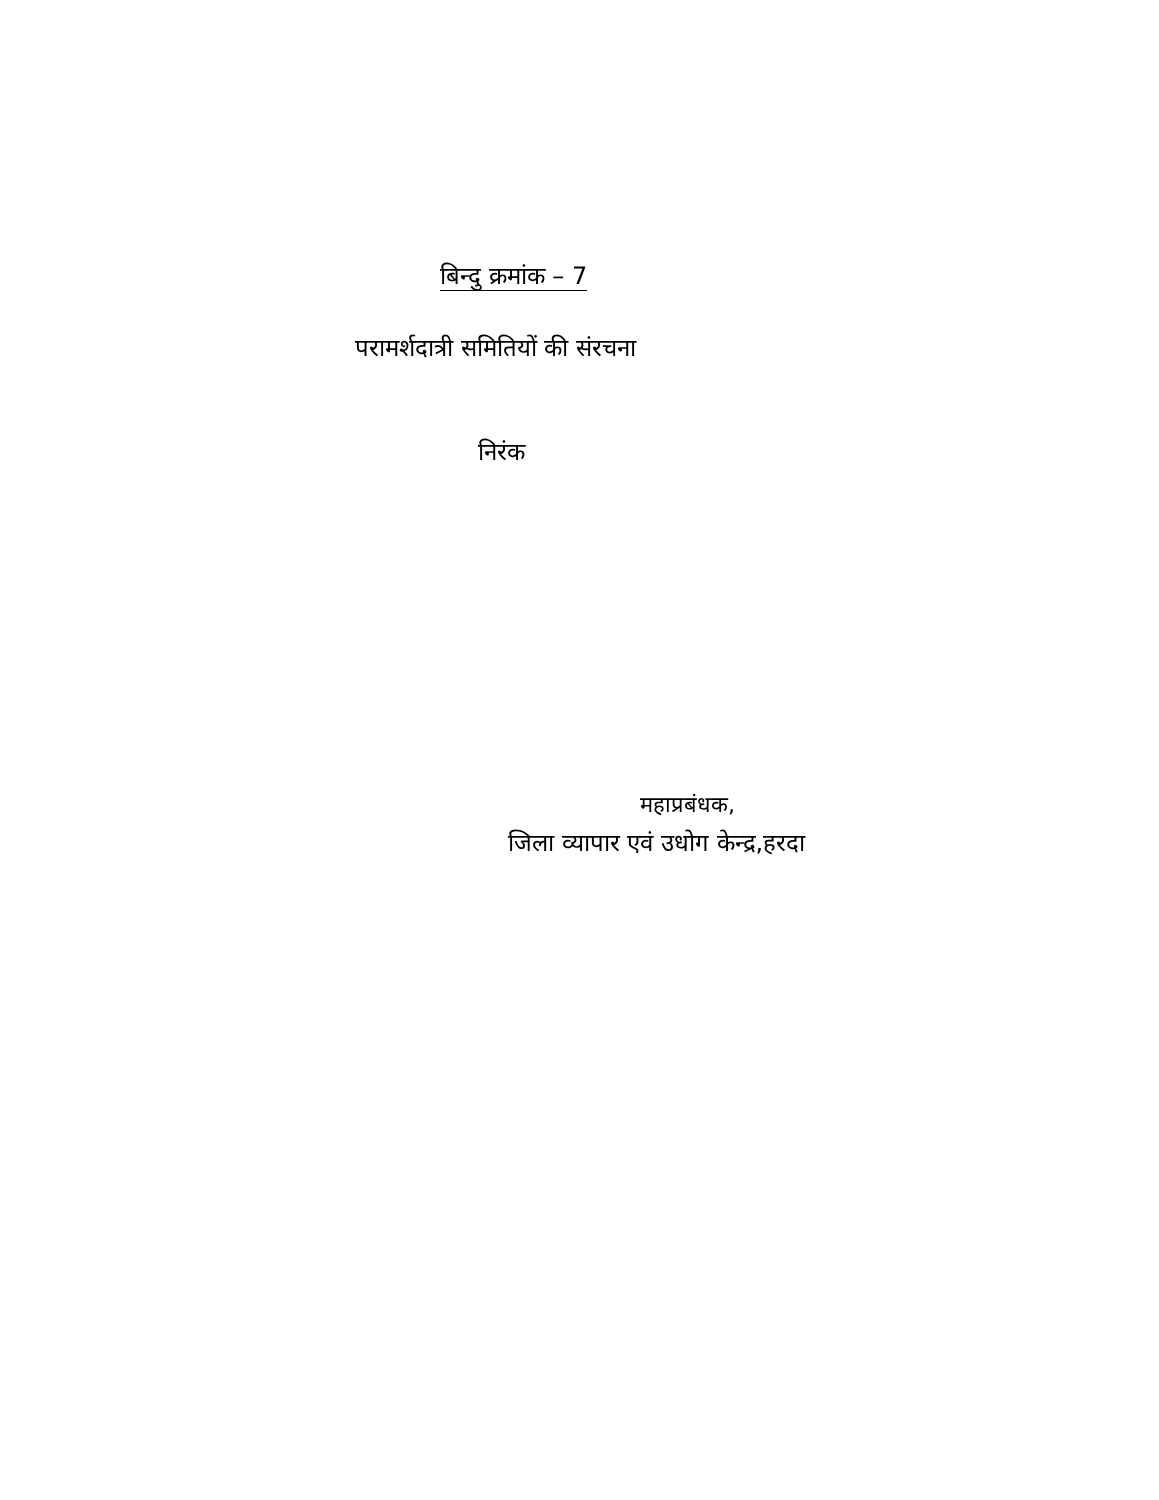बिन्दु क्रमांक – 7
परामर्शदात्री समितियों की संरचना
निरंक
महाप्रबंधक,
जिला व्यापार एवं उधोग केन्द्र,हरदा